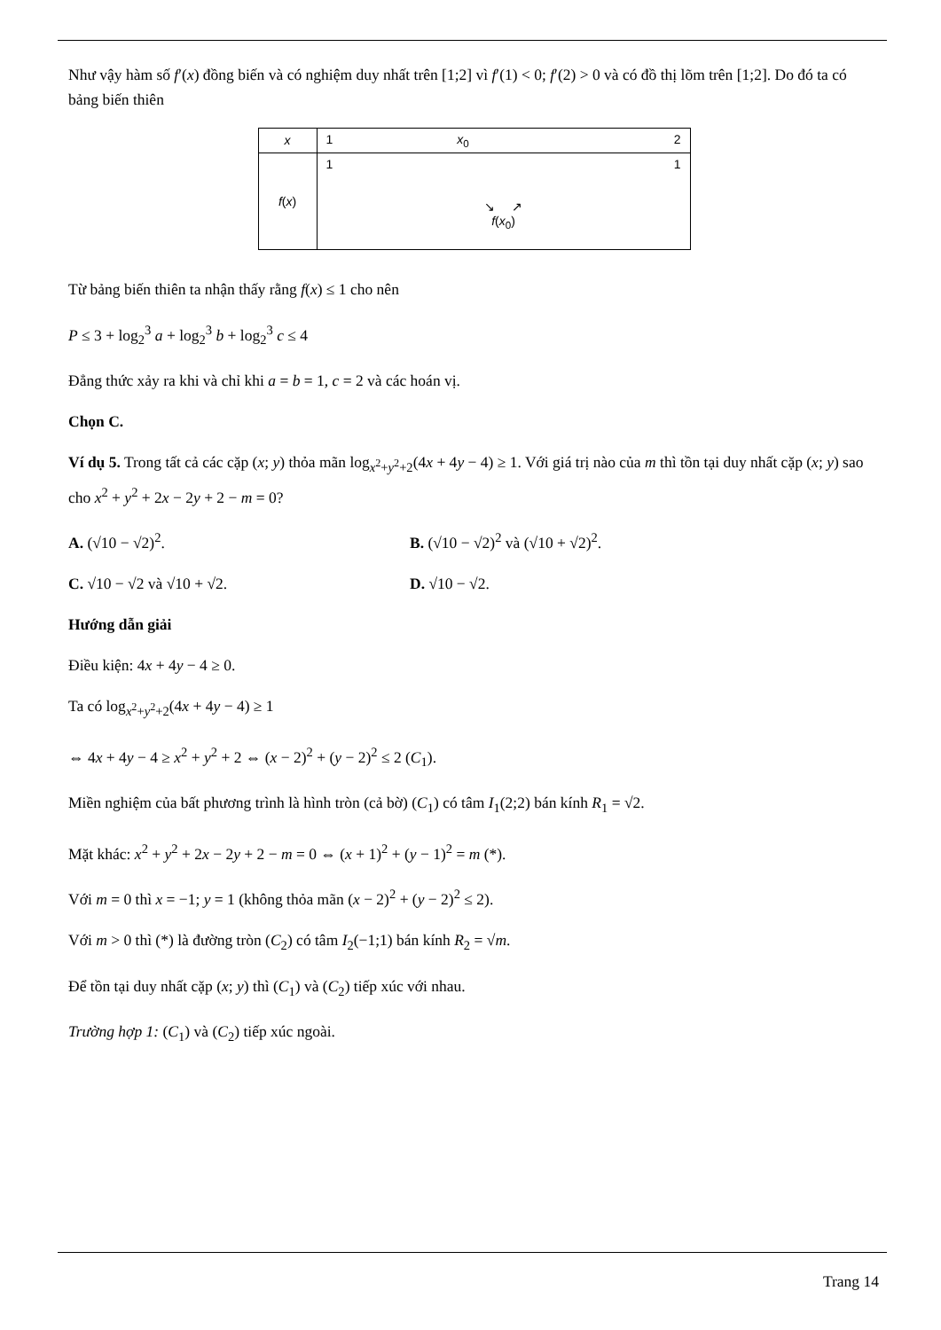Như vậy hàm số f′(x) đồng biến và có nghiệm duy nhất trên [1;2] vì f′(1) < 0; f′(2) > 0 và có đồ thị lõm trên [1;2]. Do đó ta có bảng biến thiên
| x | 1 x<sub>0</sub> 2 |
| f ( x ) | 1 1 ↘ ↗ f ( x<sub>0</sub>) |
Từ bảng biến thiên ta nhận thấy rằng f(x) ≤ 1 cho nên
P ≤ 3 + log<sub>2</sub><sup>3</sup> a + log<sub>2</sub><sup>3</sup> b + log<sub>2</sub><sup>3</sup> c ≤ 4
Đẳng thức xảy ra khi và chỉ khi a = b = 1, c = 2 và các hoán vị.
Chọn C.
Ví dụ 5. Trong tất cả các cặp (x; y) thỏa mãn log<sub>x<sup>2</sup>+y<sup>2</sup>+2</sub>(4x + 4y − 4) ≥ 1. Với giá trị nào của m thì tồn tại duy nhất cặp (x; y) sao cho x<sup>2</sup> + y<sup>2</sup> + 2x − 2y + 2 − m = 0?
A. (√10 − √2)<sup>2</sup>. B. (√10 − √2)<sup>2</sup> và (√10 + √2)<sup>2</sup>.
C. √10 − √2 và √10 + √2. D. √10 − √2.
Hướng dẫn giải
Điều kiện: 4x + 4y − 4 ≥ 0.
Ta có log<sub>x<sup>2</sup>+y<sup>2</sup>+2</sub>(4x + 4y − 4) ≥ 1
⇔ 4x + 4y − 4 ≥ x<sup>2</sup> + y<sup>2</sup> + 2 ⇔ (x − 2)<sup>2</sup> + (y − 2)<sup>2</sup> ≤ 2 (C<sub>1</sub>).
Miền nghiệm của bất phương trình là hình tròn (cả bờ) (C<sub>1</sub>) có tâm I<sub>1</sub>(2;2) bán kính R<sub>1</sub> = √2.
Mặt khác: x<sup>2</sup> + y<sup>2</sup> + 2x − 2y + 2 − m = 0 ⇔ (x + 1)<sup>2</sup> + (y − 1)<sup>2</sup> = m (*).
Với m = 0 thì x = −1; y = 1 (không thỏa mãn (x − 2)<sup>2</sup> + (y − 2)<sup>2</sup> ≤ 2).
Với m > 0 thì (*) là đường tròn (C<sub>2</sub>) có tâm I<sub>2</sub>(−1;1) bán kính R<sub>2</sub> = √m.
Để tồn tại duy nhất cặp (x; y) thì (C<sub>1</sub>) và (C<sub>2</sub>) tiếp xúc với nhau.
Trường hợp 1: (C<sub>1</sub>) và (C<sub>2</sub>) tiếp xúc ngoài.
Trang 14